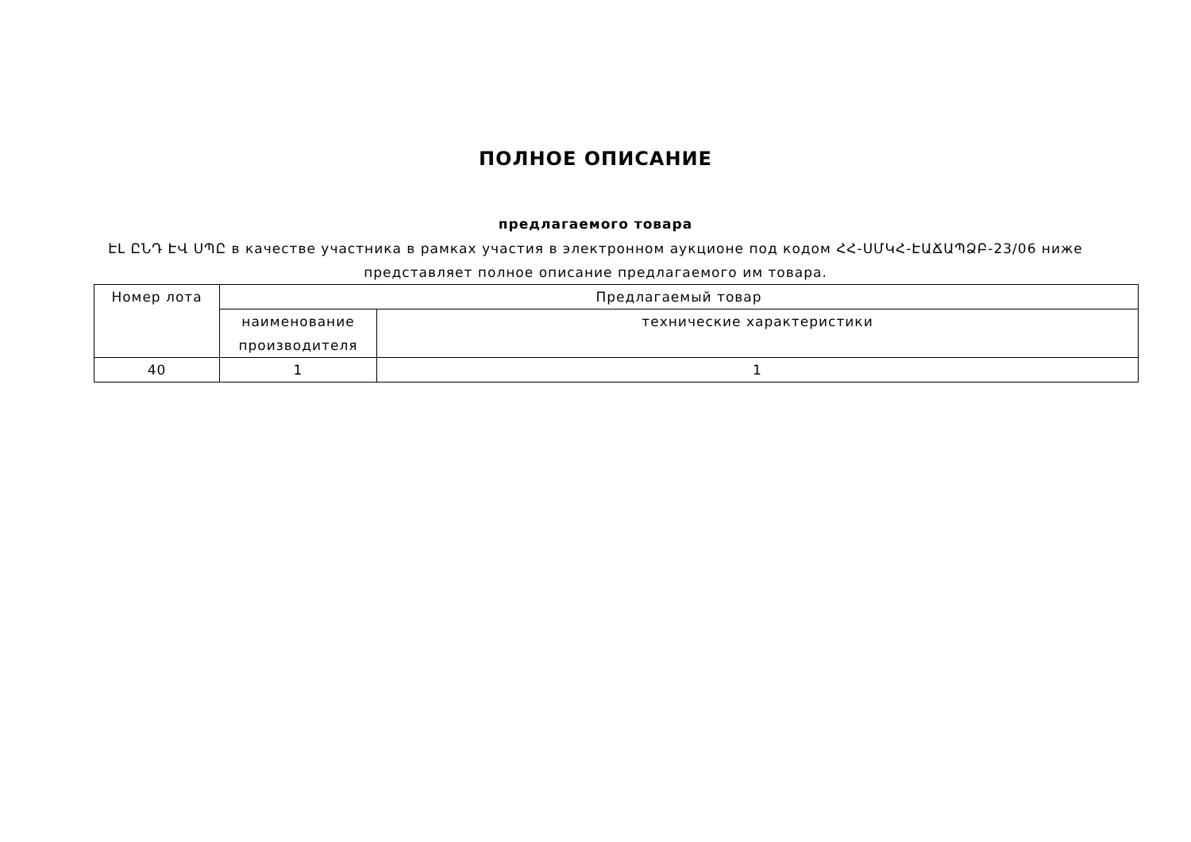ПОЛНОЕ ОПИСАНИЕ
предлагаемого товара
ԷԼ ԸՆԴ ԷՎ ՍՊԸ в качестве участника в рамках участия в электронном аукционе под кодом ՀՀ-ՍՄԿՀ-ԷԱՃԱՊՁԲ-23/06 ниже представляет полное описание предлагаемого им товара.
| Номер лота | Предлагаемый товар | |
| --- | --- | --- |
| | наименование производителя | технические характеристики |
| 40 | 1 | 1 |